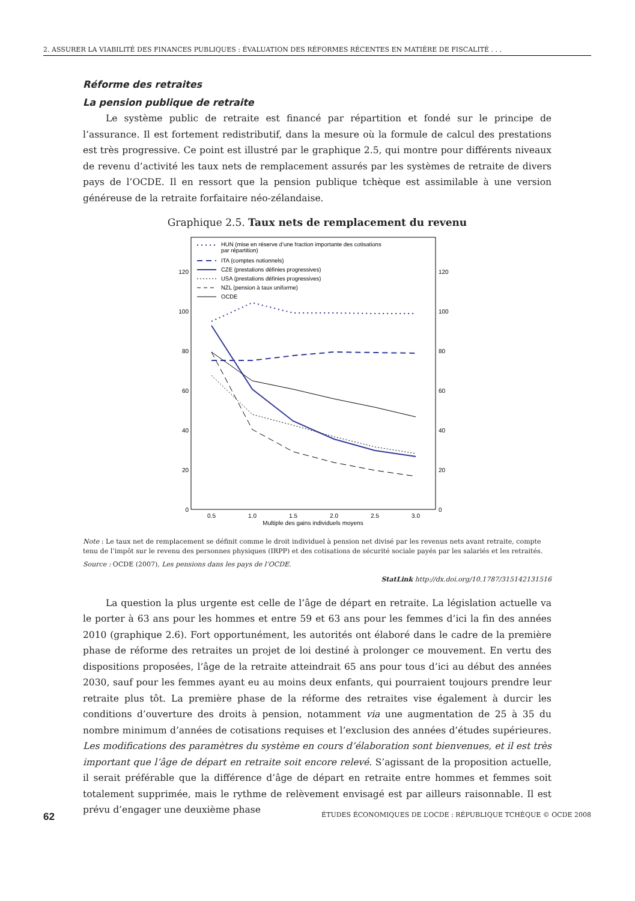2. ASSURER LA VIABILITÉ DES FINANCES PUBLIQUES : ÉVALUATION DES RÉFORMES RÉCENTES EN MATIÈRE DE FISCALITÉ . . .
Réforme des retraites
La pension publique de retraite
Le système public de retraite est financé par répartition et fondé sur le principe de l’assurance. Il est fortement redistributif, dans la mesure où la formule de calcul des prestations est très progressive. Ce point est illustré par le graphique 2.5, qui montre pour différents niveaux de revenu d’activité les taux nets de remplacement assurés par les systèmes de retraite de divers pays de l’OCDE. Il en ressort que la pension publique tchèque est assimilable à une version généreuse de la retraite forfaitaire néo-zélandaise.
Graphique 2.5. Taux nets de remplacement du revenu
0
20
40
60
80
100
120
0
20
40
60
80
100
120
0.5
1.0
1.5
2.0
2.5
3.0
Multiple des gains individuels moyens
HUN (mise en réserve d’une fraction importante des cotisations
par répartition)
ITA (comptes notionnels)
CZE (prestations définies progressives)
USA (prestations définies progressives)
NZL (pension à taux uniforme)
OCDE
Note : Le taux net de remplacement se définit comme le droit individuel à pension net divisé par les revenus nets avant retraite, compte tenu de l’impôt sur le revenu des personnes physiques (IRPP) et des cotisations de sécurité sociale payés par les salariés et les retraités.
Source : OCDE (2007), Les pensions dans les pays de l’OCDE.
StatLink http://dx.doi.org/10.1787/315142131516
La question la plus urgente est celle de l’âge de départ en retraite. La législation actuelle va le porter à 63 ans pour les hommes et entre 59 et 63 ans pour les femmes d’ici la fin des années 2010 (graphique 2.6). Fort opportunément, les autorités ont élaboré dans le cadre de la première phase de réforme des retraites un projet de loi destiné à prolonger ce mouvement. En vertu des dispositions proposées, l’âge de la retraite atteindrait 65 ans pour tous d’ici au début des années 2030, sauf pour les femmes ayant eu au moins deux enfants, qui pourraient toujours prendre leur retraite plus tôt. La première phase de la réforme des retraites vise également à durcir les conditions d’ouverture des droits à pension, notamment via une augmentation de 25 à 35 du nombre minimum d’années de cotisations requises et l’exclusion des années d’études supérieures. Les modifications des paramètres du système en cours d’élaboration sont bienvenues, et il est très important que l’âge de départ en retraite soit encore relevé. S’agissant de la proposition actuelle, il serait préférable que la différence d’âge de départ en retraite entre hommes et femmes soit totalement supprimée, mais le rythme de relèvement envisagé est par ailleurs raisonnable. Il est prévu d’engager une deuxième phase
62 ÉTUDES ÉCONOMIQUES DE L’OCDE : RÉPUBLIQUE TCHÈQUE © OCDE 2008